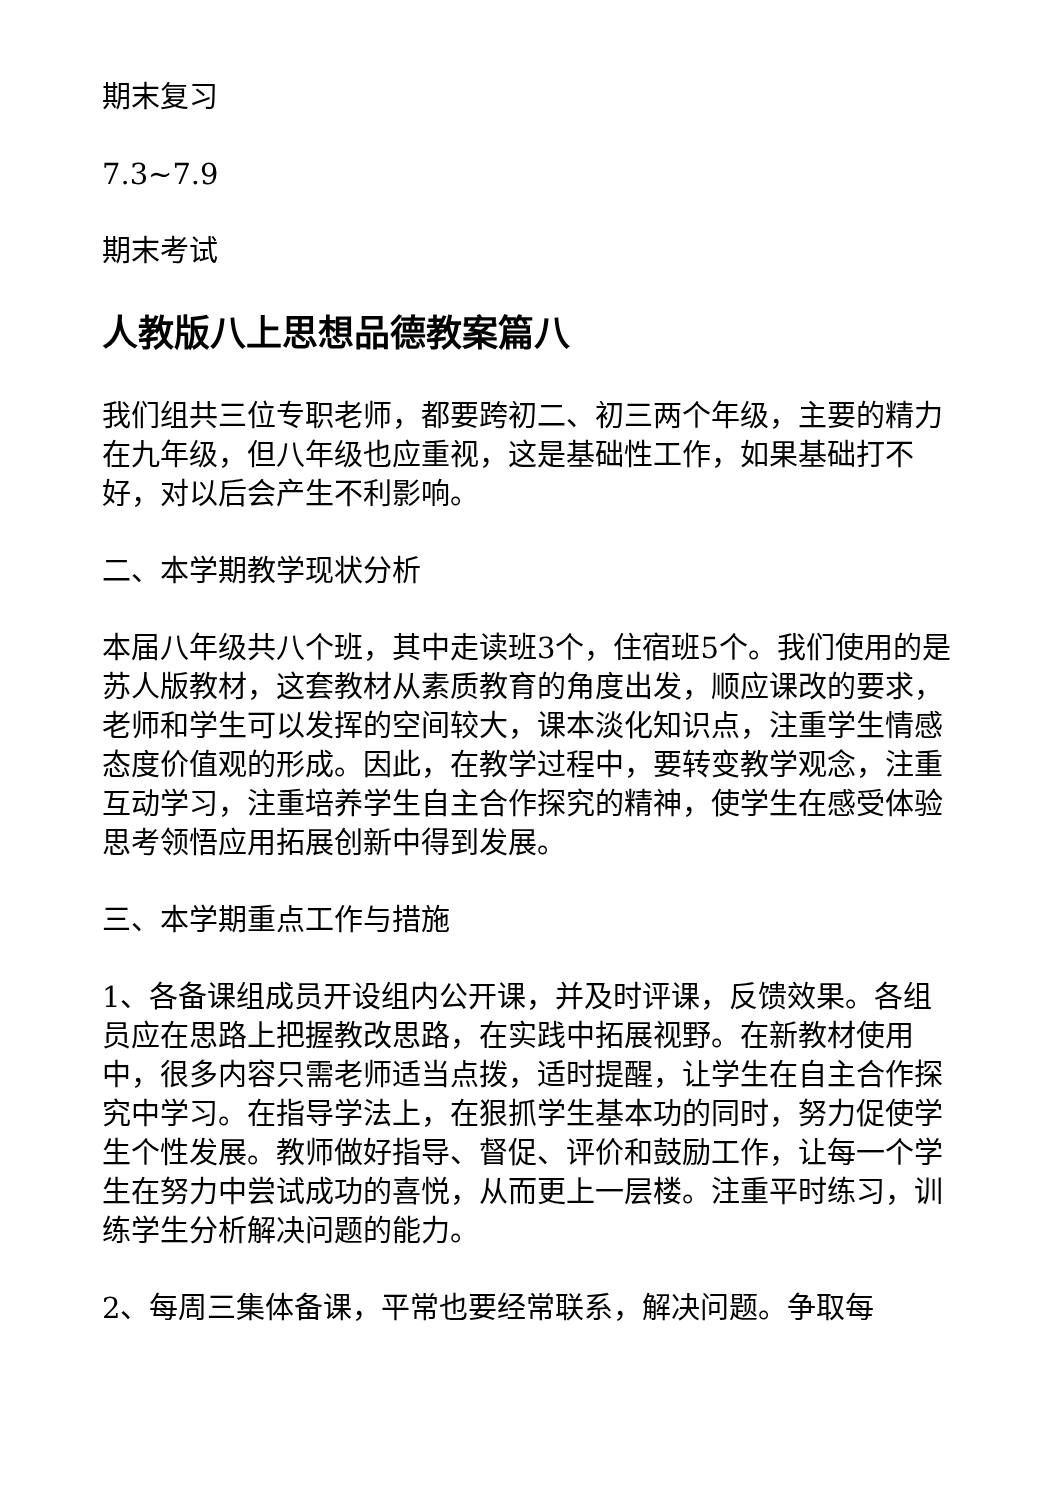期末复习
7.3~7.9
期末考试
人教版八上思想品德教案篇八
我们组共三位专职老师，都要跨初二、初三两个年级，主要的精力在九年级，但八年级也应重视，这是基础性工作，如果基础打不好，对以后会产生不利影响。
二、本学期教学现状分析
本届八年级共八个班，其中走读班3个，住宿班5个。我们使用的是苏人版教材，这套教材从素质教育的角度出发，顺应课改的要求，老师和学生可以发挥的空间较大，课本淡化知识点，注重学生情感态度价值观的形成。因此，在教学过程中，要转变教学观念，注重互动学习，注重培养学生自主合作探究的精神，使学生在感受体验思考领悟应用拓展创新中得到发展。
三、本学期重点工作与措施
1、各备课组成员开设组内公开课，并及时评课，反馈效果。各组员应在思路上把握教改思路，在实践中拓展视野。在新教材使用中，很多内容只需老师适当点拨，适时提醒，让学生在自主合作探究中学习。在指导学法上，在狠抓学生基本功的同时，努力促使学生个性发展。教师做好指导、督促、评价和鼓励工作，让每一个学生在努力中尝试成功的喜悦，从而更上一层楼。注重平时练习，训练学生分析解决问题的能力。
2、每周三集体备课，平常也要经常联系，解决问题。争取每